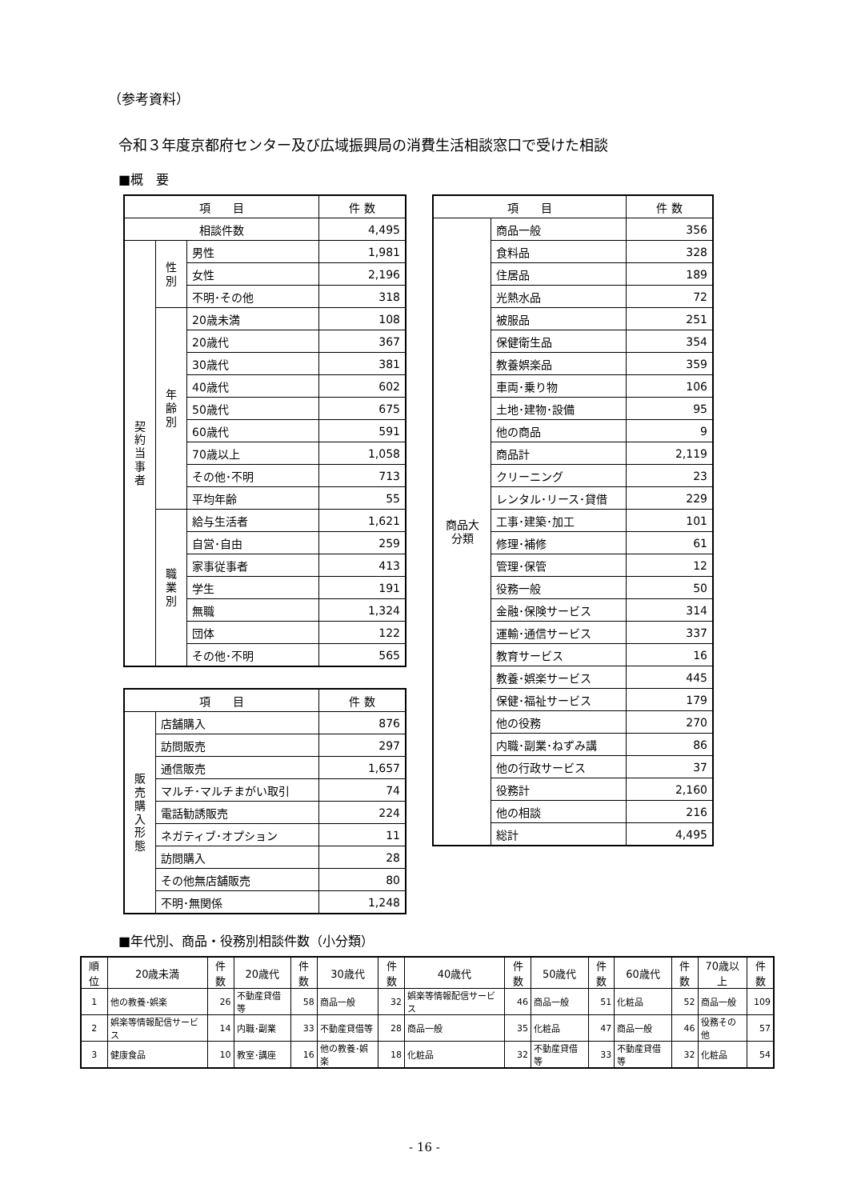（参考資料）
令和３年度京都府センター及び広域振興局の消費生活相談窓口で受けた相談
■概　要
| 項 目 | | | 件 数 |
| --- | --- | --- | --- |
| 相談件数 | | | 4,495 |
| 契約当事者 | 性別 | 男性 | 1,981 |
| | | 女性 | 2,196 |
| | | 不明･その他 | 318 |
| | 年齢別 | 20歳未満 | 108 |
| | | 20歳代 | 367 |
| | | 30歳代 | 381 |
| | | 40歳代 | 602 |
| | | 50歳代 | 675 |
| | | 60歳代 | 591 |
| | | 70歳以上 | 1,058 |
| | | その他･不明 | 713 |
| | | 平均年齢 | 55 |
| | 職業別 | 給与生活者 | 1,621 |
| | | 自営･自由 | 259 |
| | | 家事従事者 | 413 |
| | | 学生 | 191 |
| | | 無職 | 1,324 |
| | | 団体 | 122 |
| | | その他･不明 | 565 |
| 項 目 | | 件 数 |
| --- | --- | --- |
| 販売購入形態 | 店舗購入 | 876 |
| | 訪問販売 | 297 |
| | 通信販売 | 1,657 |
| | マルチ･マルチまがい取引 | 74 |
| | 電話勧誘販売 | 224 |
| | ネガティブ･オプション | 11 |
| | 訪問購入 | 28 |
| | その他無店舗販売 | 80 |
| | 不明･無関係 | 1,248 |
| 項 目 | | 件 数 |
| --- | --- | --- |
| 商品大分類 | 商品一般 | 356 |
| | 食料品 | 328 |
| | 住居品 | 189 |
| | 光熱水品 | 72 |
| | 被服品 | 251 |
| | 保健衛生品 | 354 |
| | 教養娯楽品 | 359 |
| | 車両･乗り物 | 106 |
| | 土地･建物･設備 | 95 |
| | 他の商品 | 9 |
| | 商品計 | 2,119 |
| | クリーニング | 23 |
| | レンタル･リース･貸借 | 229 |
| | 工事･建築･加工 | 101 |
| | 修理･補修 | 61 |
| | 管理･保管 | 12 |
| | 役務一般 | 50 |
| | 金融･保険サービス | 314 |
| | 運輸･通信サービス | 337 |
| | 教育サービス | 16 |
| | 教養･娯楽サービス | 445 |
| | 保健･福祉サービス | 179 |
| | 他の役務 | 270 |
| | 内職･副業･ねずみ講 | 86 |
| | 他の行政サービス | 37 |
| | 役務計 | 2,160 |
| | 他の相談 | 216 |
| | 総計 | 4,495 |
■年代別、商品・役務別相談件数（小分類）
| 順位 | 20歳未満 | 件数 | 20歳代 | 件数 | 30歳代 | 件数 | 40歳代 | 件数 | 50歳代 | 件数 | 60歳代 | 件数 | 70歳以上 | 件数 |
| --- | --- | --- | --- | --- | --- | --- | --- | --- | --- | --- | --- | --- | --- | --- |
| 1 | 他の教養･娯楽 | 26 | 不動産貸借等 | 58 | 商品一般 | 32 | 娯楽等情報配信サービス | 46 | 商品一般 | 51 | 化粧品 | 52 | 商品一般 | 109 |
| 2 | 娯楽等情報配信サービス | 14 | 内職･副業 | 33 | 不動産貸借等 | 28 | 商品一般 | 35 | 化粧品 | 47 | 商品一般 | 46 | 役務その他 | 57 |
| 3 | 健康食品 | 10 | 教室･講座 | 16 | 他の教養･娯楽 | 18 | 化粧品 | 32 | 不動産貸借等 | 33 | 不動産貸借等 | 32 | 化粧品 | 54 |
- 16 -